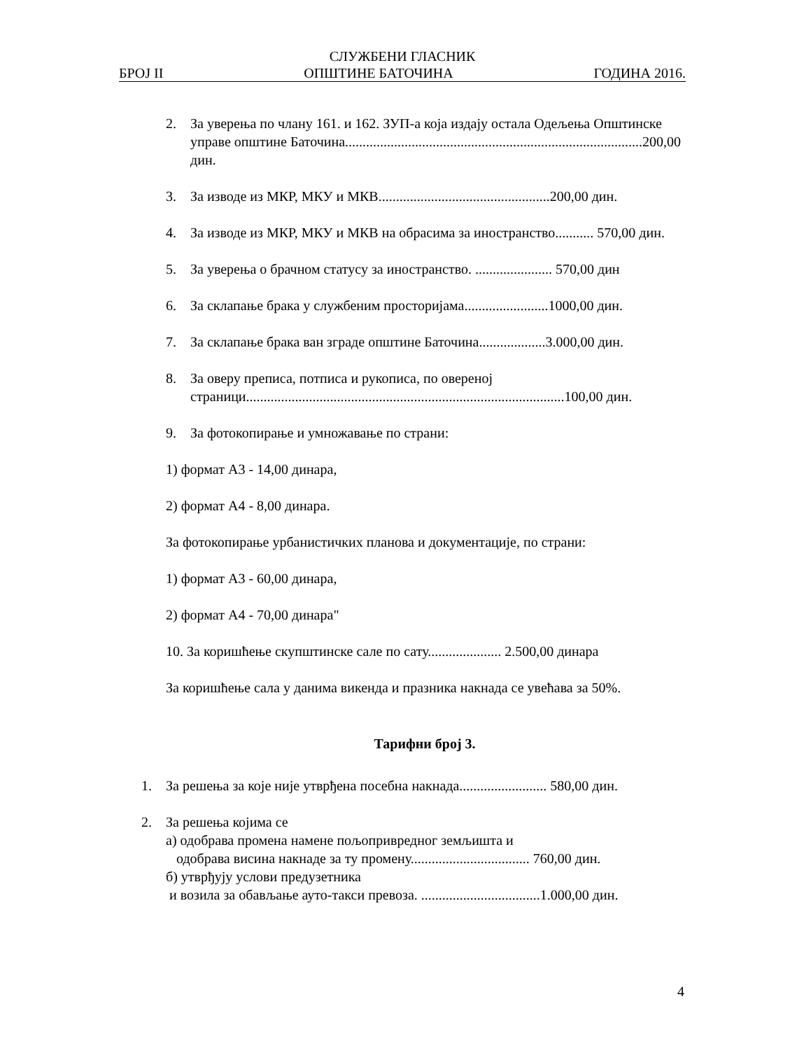СЛУЖБЕНИ ГЛАСНИК
БРОЈ II ОПШТИНЕ БАТОЧИНА ГОДИНА 2016.
2. За уверења по члану 161. и 162. ЗУП-а која издају остала Одељења Општинске управе општине Баточина.....................................................................................200,00 дин.
3. За изводе из МКР, МКУ и МКВ.................................................200,00 дин.
4. За изводе из МКР, МКУ и МКВ на обрасима за иностранство........... 570,00 дин.
5. За уверења о брачном статусу за иностранство. ...................... 570,00 дин
6. За склапање брака у службеним просторијама........................1000,00 дин.
7. За склапање брака ван зграде општине Баточина...................3.000,00 дин.
8. За оверу преписа, потписа и рукописа, по овереној страници...........................................................................................100,00 дин.
9. За фотокопирање и умножавање по страни:
1) формат А3 - 14,00 динара,
2) формат А4 - 8,00 динара.
За фотокопирање урбанистичких планова и документације, по страни:
1) формат А3 - 60,00 динара,
2) формат А4 - 70,00 динара"
10. За коришћење скупштинске сале по сату..................... 2.500,00 динара
За коришћење сала у данима викенда и празника накнада се увећава за 50%.
Тарифни број 3.
1. За решења за које није утврђена посебна накнада......................... 580,00 дин.
2. За решења којима се
а) одобрава промена намене пољопривредног земљишта и
одобрава висина накнаде за ту промену.................................. 760,00 дин.
б) утврђују услови предузетника
и возила за обављање ауто-такси превоза. ..................................1.000,00 дин.
4